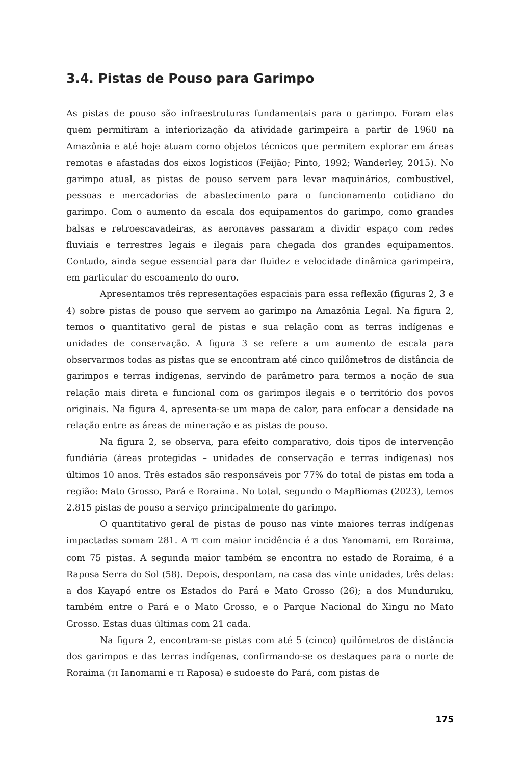3.4. Pistas de Pouso para Garimpo
As pistas de pouso são infraestruturas fundamentais para o garimpo. Foram elas quem permitiram a interiorização da atividade garimpeira a partir de 1960 na Amazônia e até hoje atuam como objetos técnicos que permitem explorar em áreas remotas e afastadas dos eixos logísticos (Feijão; Pinto, 1992; Wanderley, 2015). No garimpo atual, as pistas de pouso servem para levar maquinários, combustível, pessoas e mercadorias de abastecimento para o funcionamento cotidiano do garimpo. Com o aumento da escala dos equipamentos do garimpo, como grandes balsas e retroescavadeiras, as aeronaves passaram a dividir espaço com redes fluviais e terrestres legais e ilegais para chegada dos grandes equipamentos. Contudo, ainda segue essencial para dar fluidez e velocidade dinâmica garimpeira, em particular do escoamento do ouro.
Apresentamos três representações espaciais para essa reflexão (figuras 2, 3 e 4) sobre pistas de pouso que servem ao garimpo na Amazônia Legal. Na figura 2, temos o quantitativo geral de pistas e sua relação com as terras indígenas e unidades de conservação. A figura 3 se refere a um aumento de escala para observarmos todas as pistas que se encontram até cinco quilômetros de distância de garimpos e terras indígenas, servindo de parâmetro para termos a noção de sua relação mais direta e funcional com os garimpos ilegais e o território dos povos originais. Na figura 4, apresenta-se um mapa de calor, para enfocar a densidade na relação entre as áreas de mineração e as pistas de pouso.
Na figura 2, se observa, para efeito comparativo, dois tipos de intervenção fundiária (áreas protegidas – unidades de conservação e terras indígenas) nos últimos 10 anos. Três estados são responsáveis por 77% do total de pistas em toda a região: Mato Grosso, Pará e Roraima. No total, segundo o MapBiomas (2023), temos 2.815 pistas de pouso a serviço principalmente do garimpo.
O quantitativo geral de pistas de pouso nas vinte maiores terras indígenas impactadas somam 281. A TI com maior incidência é a dos Yanomami, em Roraima, com 75 pistas. A segunda maior também se encontra no estado de Roraima, é a Raposa Serra do Sol (58). Depois, despontam, na casa das vinte unidades, três delas: a dos Kayapó entre os Estados do Pará e Mato Grosso (26); a dos Munduruku, também entre o Pará e o Mato Grosso, e o Parque Nacional do Xingu no Mato Grosso. Estas duas últimas com 21 cada.
Na figura 2, encontram-se pistas com até 5 (cinco) quilômetros de distância dos garimpos e das terras indígenas, confirmando-se os destaques para o norte de Roraima (TI Ianomami e TI Raposa) e sudoeste do Pará, com pistas de
175